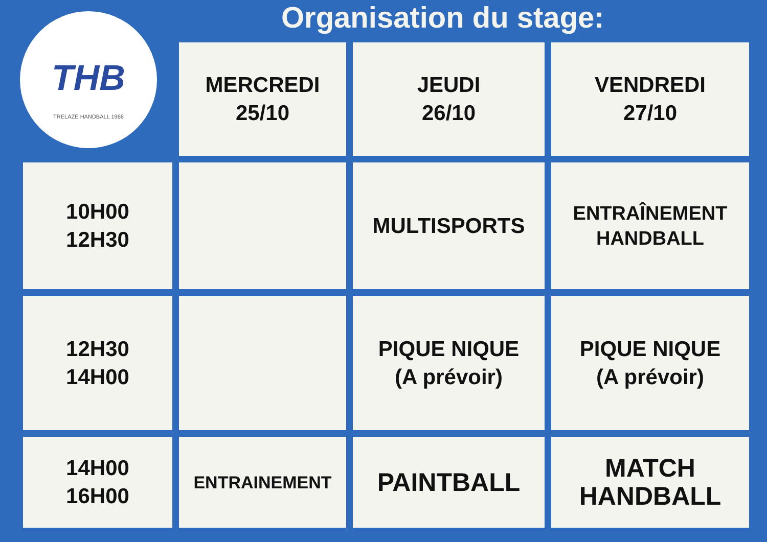Organisation du stage:
THB
TRELAZE HANDBALL 1966
| | MERCREDI 25/10 | JEUDI 26/10 | VENDREDI 27/10 |
| 10H00 12H30 | | MULTISPORTS | ENTRAÎNEMENT HANDBALL |
| 12H30 14H00 | | PIQUE NIQUE (A prévoir) | PIQUE NIQUE (A prévoir) |
| 14H00 16H00 | ENTRAINEMENT | PAINTBALL | MATCH HANDBALL |